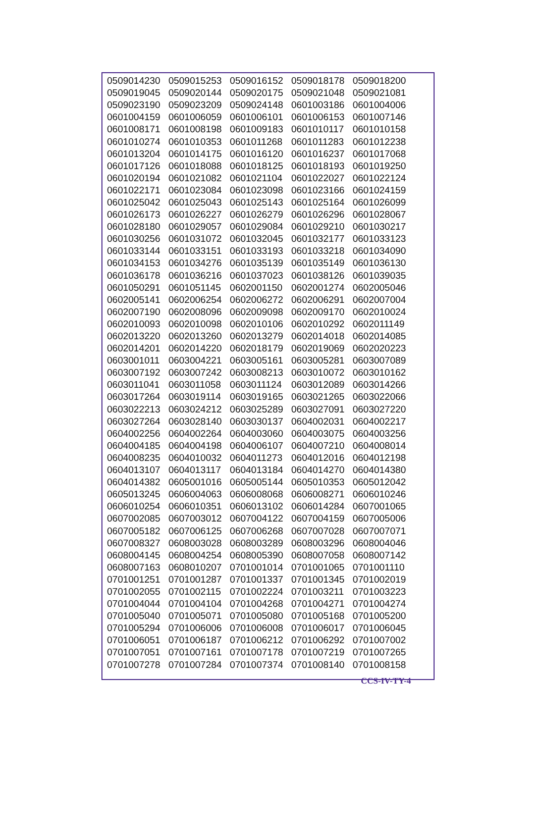| 0509014230 | 0509015253 | 0509016152 | 0509018178 | 0509018200 |
| 0509019045 | 0509020144 | 0509020175 | 0509021048 | 0509021081 |
| 0509023190 | 0509023209 | 0509024148 | 0601003186 | 0601004006 |
| 0601004159 | 0601006059 | 0601006101 | 0601006153 | 0601007146 |
| 0601008171 | 0601008198 | 0601009183 | 0601010117 | 0601010158 |
| 0601010274 | 0601010353 | 0601011268 | 0601011283 | 0601012238 |
| 0601013204 | 0601014175 | 0601016120 | 0601016237 | 0601017068 |
| 0601017126 | 0601018088 | 0601018125 | 0601018193 | 0601019250 |
| 0601020194 | 0601021082 | 0601021104 | 0601022027 | 0601022124 |
| 0601022171 | 0601023084 | 0601023098 | 0601023166 | 0601024159 |
| 0601025042 | 0601025043 | 0601025143 | 0601025164 | 0601026099 |
| 0601026173 | 0601026227 | 0601026279 | 0601026296 | 0601028067 |
| 0601028180 | 0601029057 | 0601029084 | 0601029210 | 0601030217 |
| 0601030256 | 0601031072 | 0601032045 | 0601032177 | 0601033123 |
| 0601033144 | 0601033151 | 0601033193 | 0601033218 | 0601034090 |
| 0601034153 | 0601034276 | 0601035139 | 0601035149 | 0601036130 |
| 0601036178 | 0601036216 | 0601037023 | 0601038126 | 0601039035 |
| 0601050291 | 0601051145 | 0602001150 | 0602001274 | 0602005046 |
| 0602005141 | 0602006254 | 0602006272 | 0602006291 | 0602007004 |
| 0602007190 | 0602008096 | 0602009098 | 0602009170 | 0602010024 |
| 0602010093 | 0602010098 | 0602010106 | 0602010292 | 0602011149 |
| 0602013220 | 0602013260 | 0602013279 | 0602014018 | 0602014085 |
| 0602014201 | 0602014220 | 0602018179 | 0602019069 | 0602020223 |
| 0603001011 | 0603004221 | 0603005161 | 0603005281 | 0603007089 |
| 0603007192 | 0603007242 | 0603008213 | 0603010072 | 0603010162 |
| 0603011041 | 0603011058 | 0603011124 | 0603012089 | 0603014266 |
| 0603017264 | 0603019114 | 0603019165 | 0603021265 | 0603022066 |
| 0603022213 | 0603024212 | 0603025289 | 0603027091 | 0603027220 |
| 0603027264 | 0603028140 | 0603030137 | 0604002031 | 0604002217 |
| 0604002256 | 0604002264 | 0604003060 | 0604003075 | 0604003256 |
| 0604004185 | 0604004198 | 0604006107 | 0604007210 | 0604008014 |
| 0604008235 | 0604010032 | 0604011273 | 0604012016 | 0604012198 |
| 0604013107 | 0604013117 | 0604013184 | 0604014270 | 0604014380 |
| 0604014382 | 0605001016 | 0605005144 | 0605010353 | 0605012042 |
| 0605013245 | 0606004063 | 0606008068 | 0606008271 | 0606010246 |
| 0606010254 | 0606010351 | 0606013102 | 0606014284 | 0607001065 |
| 0607002085 | 0607003012 | 0607004122 | 0607004159 | 0607005006 |
| 0607005182 | 0607006125 | 0607006268 | 0607007028 | 0607007071 |
| 0607008327 | 0608003028 | 0608003289 | 0608003296 | 0608004046 |
| 0608004145 | 0608004254 | 0608005390 | 0608007058 | 0608007142 |
| 0608007163 | 0608010207 | 0701001014 | 0701001065 | 0701001110 |
| 0701001251 | 0701001287 | 0701001337 | 0701001345 | 0701002019 |
| 0701002055 | 0701002115 | 0701002224 | 0701003211 | 0701003223 |
| 0701004044 | 0701004104 | 0701004268 | 0701004271 | 0701004274 |
| 0701005040 | 0701005071 | 0701005080 | 0701005168 | 0701005200 |
| 0701005294 | 0701006006 | 0701006008 | 0701006017 | 0701006045 |
| 0701006051 | 0701006187 | 0701006212 | 0701006292 | 0701007002 |
| 0701007051 | 0701007161 | 0701007178 | 0701007219 | 0701007265 |
| 0701007278 | 0701007284 | 0701007374 | 0701008140 | 0701008158 |
CCS-IV-TY-4